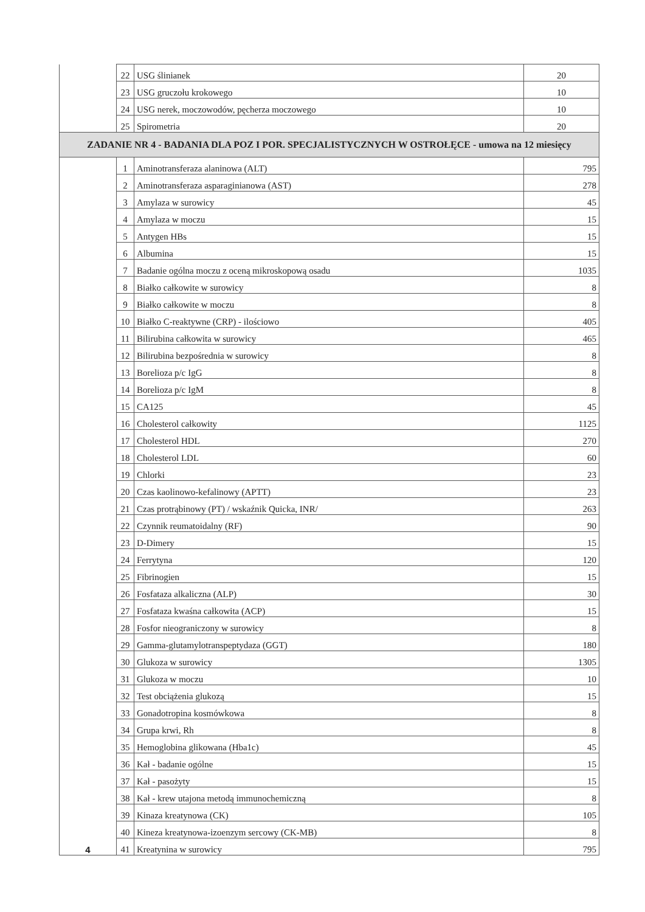| | 22 | USG ślinianek | 20 |
| | 23 | USG gruczołu krokowego | 10 |
| | 24 | USG nerek, moczowodów, pęcherza moczowego | 10 |
| | 25 | Spirometria | 20 |
| ZADANIE NR 4 - BADANIA DLA POZ I POR. SPECJALISTYCZNYCH W OSTROŁĘCE - umowa na 12 miesięcy | | | |
| 4 | 1 | Aminotransferaza alaninowa (ALT) | 795 |
| | 2 | Aminotransferaza asparaginianowa (AST) | 278 |
| | 3 | Amylaza w surowicy | 45 |
| | 4 | Amylaza w moczu | 15 |
| | 5 | Antygen HBs | 15 |
| | 6 | Albumina | 15 |
| | 7 | Badanie ogólna moczu z oceną mikroskopową osadu | 1035 |
| | 8 | Białko całkowite w surowicy | 8 |
| | 9 | Białko całkowite w moczu | 8 |
| | 10 | Białko C-reaktywne (CRP) - ilościowo | 405 |
| | 11 | Bilirubina całkowita w surowicy | 465 |
| | 12 | Bilirubina bezpośrednia w surowicy | 8 |
| | 13 | Borelioza p/c IgG | 8 |
| | 14 | Borelioza p/c IgM | 8 |
| | 15 | CA125 | 45 |
| | 16 | Cholesterol całkowity | 1125 |
| | 17 | Cholesterol HDL | 270 |
| | 18 | Cholesterol LDL | 60 |
| | 19 | Chlorki | 23 |
| | 20 | Czas kaolinowo-kefalinowy (APTT) | 23 |
| | 21 | Czas protrąbinowy (PT) / wskaźnik Quicka, INR/ | 263 |
| | 22 | Czynnik reumatoidalny (RF) | 90 |
| | 23 | D-Dimery | 15 |
| | 24 | Ferrytyna | 120 |
| | 25 | Fibrinogien | 15 |
| | 26 | Fosfataza alkaliczna (ALP) | 30 |
| | 27 | Fosfataza kwaśna całkowita (ACP) | 15 |
| | 28 | Fosfor nieograniczony w surowicy | 8 |
| | 29 | Gamma-glutamylotranspeptydaza (GGT) | 180 |
| | 30 | Glukoza w surowicy | 1305 |
| | 31 | Glukoza w moczu | 10 |
| | 32 | Test obciążenia glukozą | 15 |
| | 33 | Gonadotropina kosmówkowa | 8 |
| | 34 | Grupa krwi, Rh | 8 |
| | 35 | Hemoglobina glikowana (Hba1c) | 45 |
| | 36 | Kał - badanie ogólne | 15 |
| | 37 | Kał - pasożyty | 15 |
| | 38 | Kał - krew utajona metodą immunochemiczną | 8 |
| | 39 | Kinaza kreatynowa (CK) | 105 |
| | 40 | Kineza kreatynowa-izoenzym sercowy (CK-MB) | 8 |
| | 41 | Kreatynina w surowicy | 795 |